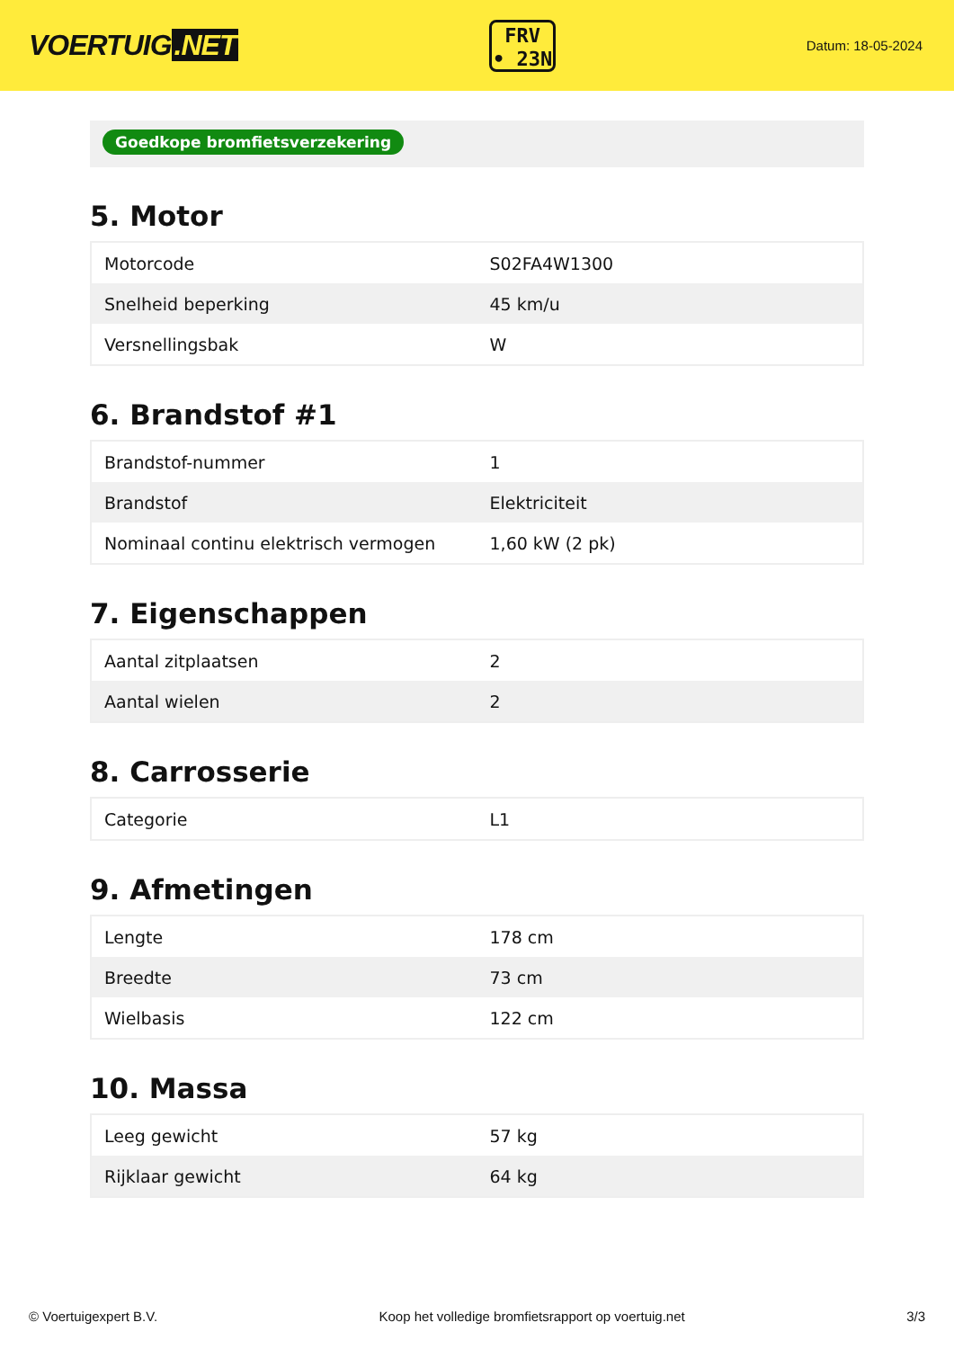VOERTUIG.NET
FRV
• 23N
Datum: 18-05-2024
Goedkope bromfietsverzekering
5. Motor
| Motorcode | S02FA4W1300 |
| Snelheid beperking | 45 km/u |
| Versnellingsbak | W |
6. Brandstof #1
| Brandstof-nummer | 1 |
| Brandstof | Elektriciteit |
| Nominaal continu elektrisch vermogen | 1,60 kW (2 pk) |
7. Eigenschappen
| Aantal zitplaatsen | 2 |
| Aantal wielen | 2 |
8. Carrosserie
| Categorie | L1 |
9. Afmetingen
| Lengte | 178 cm |
| Breedte | 73 cm |
| Wielbasis | 122 cm |
10. Massa
| Leeg gewicht | 57 kg |
| Rijklaar gewicht | 64 kg |
© Voertuigexpert B.V. Koop het volledige bromfietsrapport op voertuig.net 3/3